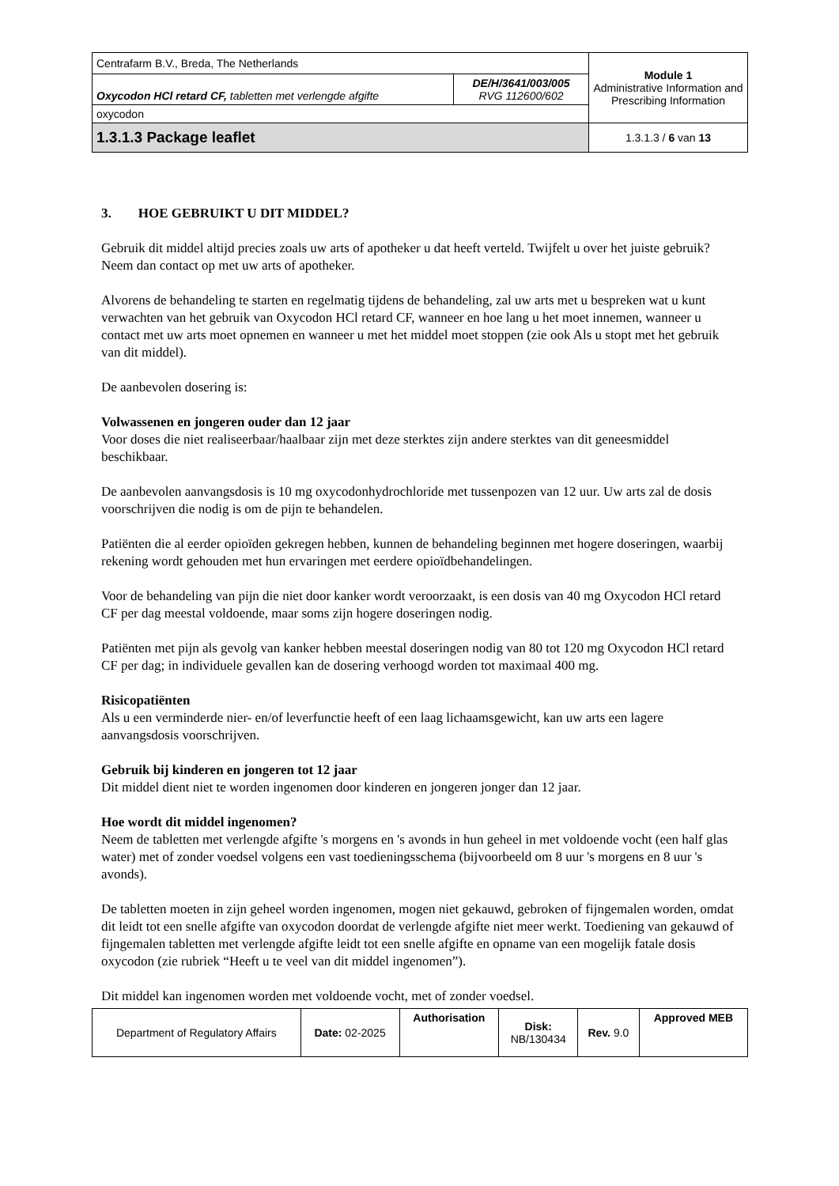| Centrafarm B.V., Breda, The Netherlands | | Module 1 Administrative Information and Prescribing Information |
| Oxycodon HCl retard CF, tabletten met verlengde afgifte | DE/H/3641/003/005 RVG 112600/602 | |
| oxycodon | | |
| 1.3.1.3 Package leaflet | | 1.3.1.3 / 6 van 13 |
3. HOE GEBRUIKT U DIT MIDDEL?
Gebruik dit middel altijd precies zoals uw arts of apotheker u dat heeft verteld. Twijfelt u over het juiste gebruik? Neem dan contact op met uw arts of apotheker.
Alvorens de behandeling te starten en regelmatig tijdens de behandeling, zal uw arts met u bespreken wat u kunt verwachten van het gebruik van Oxycodon HCl retard CF, wanneer en hoe lang u het moet innemen, wanneer u contact met uw arts moet opnemen en wanneer u met het middel moet stoppen (zie ook Als u stopt met het gebruik van dit middel).
De aanbevolen dosering is:
Volwassenen en jongeren ouder dan 12 jaar
Voor doses die niet realiseerbaar/haalbaar zijn met deze sterktes zijn andere sterktes van dit geneesmiddel beschikbaar.
De aanbevolen aanvangsdosis is 10 mg oxycodonhydrochloride met tussenpozen van 12 uur. Uw arts zal de dosis voorschrijven die nodig is om de pijn te behandelen.
Patiënten die al eerder opioïden gekregen hebben, kunnen de behandeling beginnen met hogere doseringen, waarbij rekening wordt gehouden met hun ervaringen met eerdere opioïdbehandelingen.
Voor de behandeling van pijn die niet door kanker wordt veroorzaakt, is een dosis van 40 mg Oxycodon HCl retard CF per dag meestal voldoende, maar soms zijn hogere doseringen nodig.
Patiënten met pijn als gevolg van kanker hebben meestal doseringen nodig van 80 tot 120 mg Oxycodon HCl retard CF per dag; in individuele gevallen kan de dosering verhoogd worden tot maximaal 400 mg.
Risicopatiënten
Als u een verminderde nier- en/of leverfunctie heeft of een laag lichaamsgewicht, kan uw arts een lagere aanvangsdosis voorschrijven.
Gebruik bij kinderen en jongeren tot 12 jaar
Dit middel dient niet te worden ingenomen door kinderen en jongeren jonger dan 12 jaar.
Hoe wordt dit middel ingenomen?
Neem de tabletten met verlengde afgifte 's morgens en 's avonds in hun geheel in met voldoende vocht (een half glas water) met of zonder voedsel volgens een vast toedieningsschema (bijvoorbeeld om 8 uur 's morgens en 8 uur 's avonds).
De tabletten moeten in zijn geheel worden ingenomen, mogen niet gekauwd, gebroken of fijngemalen worden, omdat dit leidt tot een snelle afgifte van oxycodon doordat de verlengde afgifte niet meer werkt. Toediening van gekauwd of fijngemalen tabletten met verlengde afgifte leidt tot een snelle afgifte en opname van een mogelijk fatale dosis oxycodon (zie rubriek “Heeft u te veel van dit middel ingenomen”).
Dit middel kan ingenomen worden met voldoende vocht, met of zonder voedsel.
| Department of Regulatory Affairs | Date: 02-2025 | Authorisation | Disk: NB/130434 | Rev. 9.0 | Approved MEB |